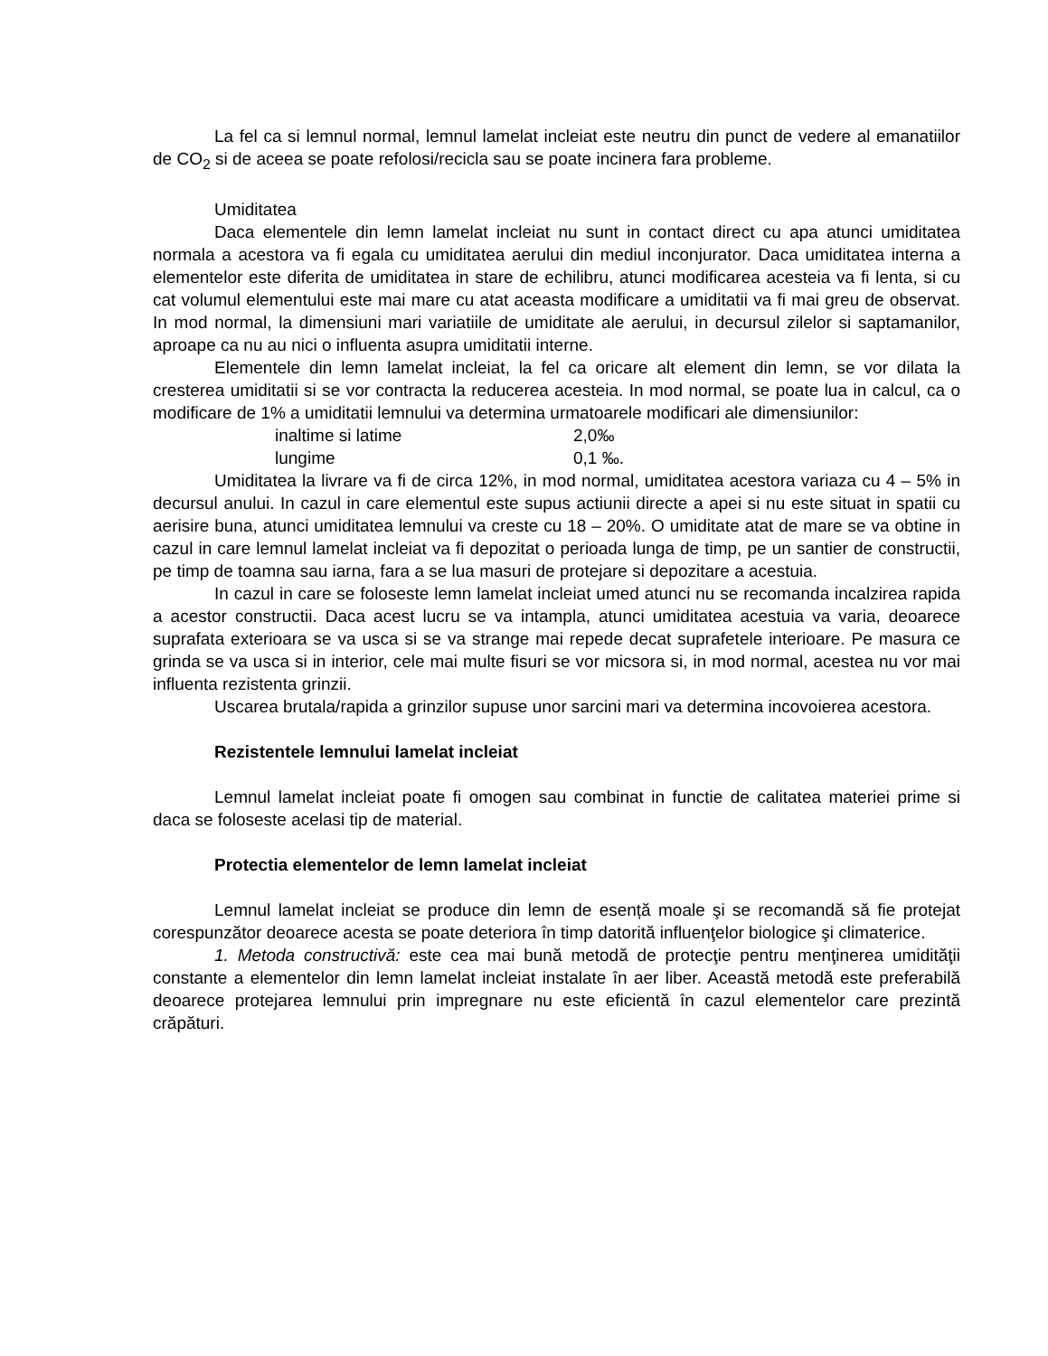La fel ca si lemnul normal, lemnul lamelat incleiat este neutru din punct de vedere al emanatiilor de CO<sub>2</sub> si de aceea se poate refolosi/recicla sau se poate incinera fara probleme.
Umiditatea
Daca elementele din lemn lamelat incleiat nu sunt in contact direct cu apa atunci umiditatea normala a acestora va fi egala cu umiditatea aerului din mediul inconjurator. Daca umiditatea interna a elementelor este diferita de umiditatea in stare de echilibru, atunci modificarea acesteia va fi lenta, si cu cat volumul elementului este mai mare cu atat aceasta modificare a umiditatii va fi mai greu de observat. In mod normal, la dimensiuni mari variatiile de umiditate ale aerului, in decursul zilelor si saptamanilor, aproape ca nu au nici o influenta asupra umiditatii interne.
Elementele din lemn lamelat incleiat, la fel ca oricare alt element din lemn, se vor dilata la cresterea umiditatii si se vor contracta la reducerea acesteia. In mod normal, se poate lua in calcul, ca o modificare de 1% a umiditatii lemnului va determina urmatoarele modificari ale dimensiunilor:
inaltime si latime 2,0‰
lungime 0,1 ‰.
Umiditatea la livrare va fi de circa 12%, in mod normal, umiditatea acestora variaza cu 4 – 5% in decursul anului. In cazul in care elementul este supus actiunii directe a apei si nu este situat in spatii cu aerisire buna, atunci umiditatea lemnului va creste cu 18 – 20%. O umiditate atat de mare se va obtine in cazul in care lemnul lamelat incleiat va fi depozitat o perioada lunga de timp, pe un santier de constructii, pe timp de toamna sau iarna, fara a se lua masuri de protejare si depozitare a acestuia.
In cazul in care se foloseste lemn lamelat incleiat umed atunci nu se recomanda incalzirea rapida a acestor constructii. Daca acest lucru se va intampla, atunci umiditatea acestuia va varia, deoarece suprafata exterioara se va usca si se va strange mai repede decat suprafetele interioare. Pe masura ce grinda se va usca si in interior, cele mai multe fisuri se vor micsora si, in mod normal, acestea nu vor mai influenta rezistenta grinzii.
Uscarea brutala/rapida a grinzilor supuse unor sarcini mari va determina incovoierea acestora.
Rezistentele lemnului lamelat incleiat
Lemnul lamelat incleiat poate fi omogen sau combinat in functie de calitatea materiei prime si daca se foloseste acelasi tip de material.
Protectia elementelor de lemn lamelat incleiat
Lemnul lamelat incleiat se produce din lemn de esență moale şi se recomandă să fie protejat corespunzător deoarece acesta se poate deteriora în timp datorită influenţelor biologice şi climaterice.
1. Metoda constructivă: este cea mai bună metodă de protecţie pentru menţinerea umidităţii constante a elementelor din lemn lamelat incleiat instalate în aer liber. Această metodă este preferabilă deoarece protejarea lemnului prin impregnare nu este eficientă în cazul elementelor care prezintă crăpături.